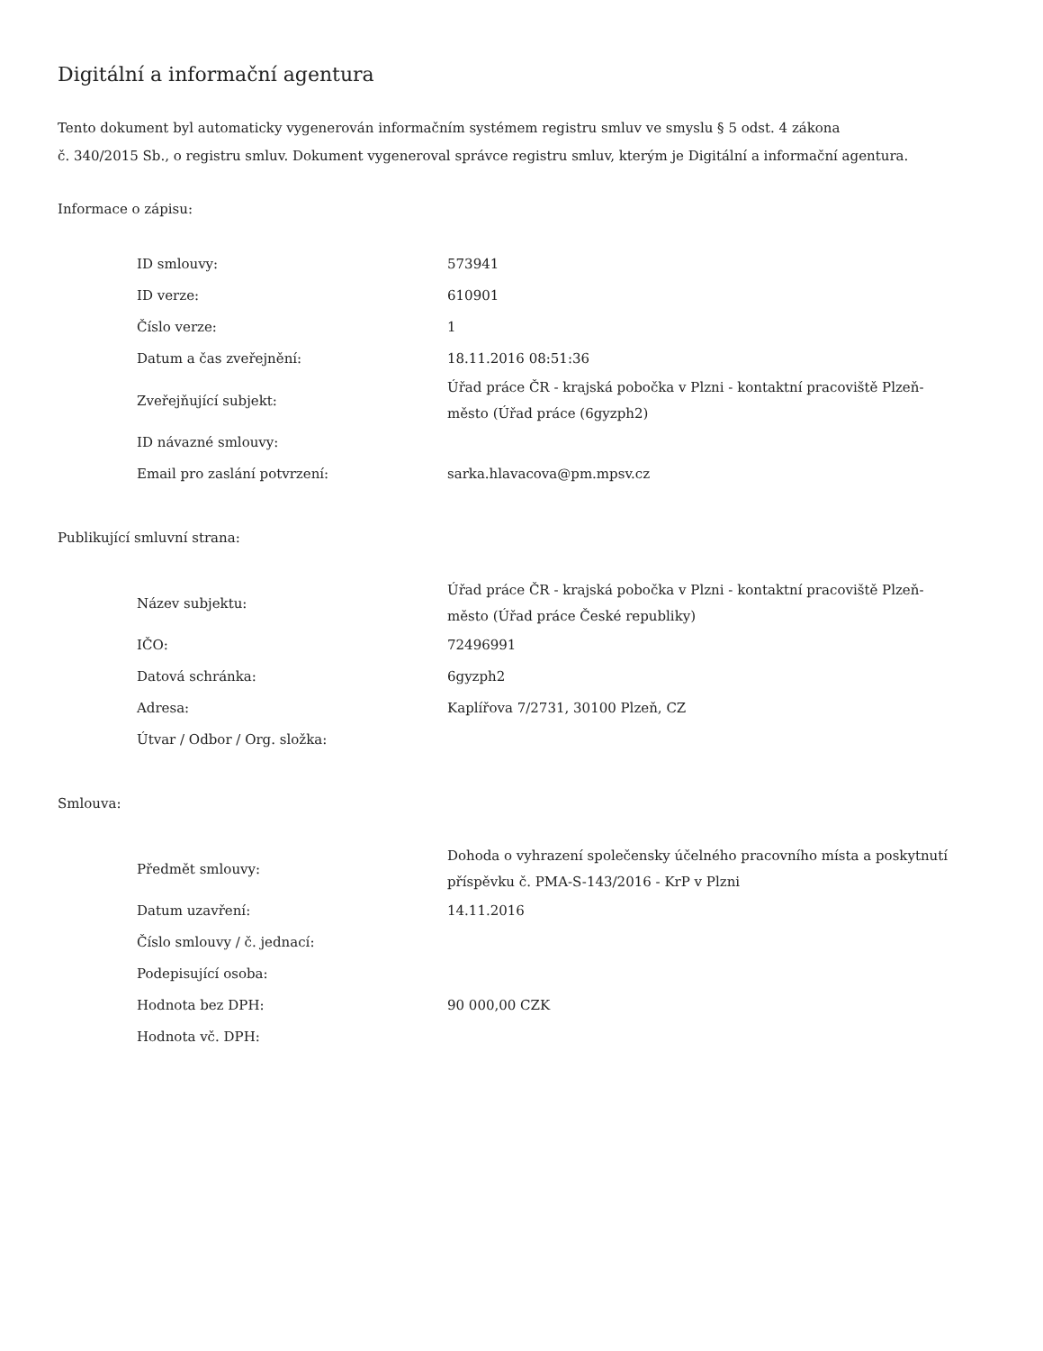Digitální a informační agentura
Tento dokument byl automaticky vygenerován informačním systémem registru smluv ve smyslu § 5 odst. 4 zákona
č. 340/2015 Sb., o registru smluv. Dokument vygeneroval správce registru smluv, kterým je Digitální a informační agentura.
Informace o zápisu:
| ID smlouvy: | 573941 |
| ID verze: | 610901 |
| Číslo verze: | 1 |
| Datum a čas zveřejnění: | 18.11.2016 08:51:36 |
| Zveřejňující subjekt: | Úřad práce ČR - krajská pobočka v Plzni - kontaktní pracoviště Plzeň-město (Úřad práce (6gyzph2) |
| ID návazné smlouvy: | |
| Email pro zaslání potvrzení: | sarka.hlavacova@pm.mpsv.cz |
Publikující smluvní strana:
| Název subjektu: | Úřad práce ČR - krajská pobočka v Plzni - kontaktní pracoviště Plzeň-město (Úřad práce České republiky) |
| IČO: | 72496991 |
| Datová schránka: | 6gyzph2 |
| Adresa: | Kaplířova 7/2731, 30100 Plzeň, CZ |
| Útvar / Odbor / Org. složka: | |
Smlouva:
| Předmět smlouvy: | Dohoda o vyhrazení společensky účelného pracovního místa a poskytnutí příspěvku č. PMA-S-143/2016 - KrP v Plzni |
| Datum uzavření: | 14.11.2016 |
| Číslo smlouvy / č. jednací: | |
| Podepisující osoba: | |
| Hodnota bez DPH: | 90 000,00 CZK |
| Hodnota vč. DPH: | |